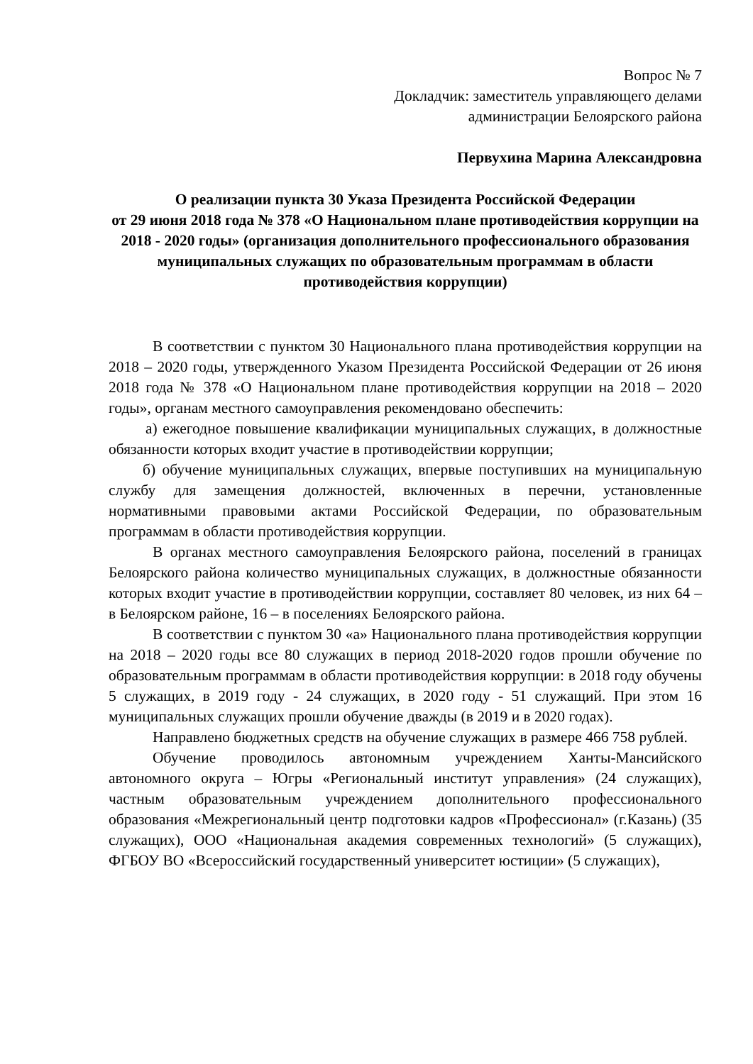Вопрос № 7
Докладчик: заместитель управляющего делами
администрации Белоярского района
Первухина Марина Александровна
О реализации пункта 30 Указа Президента Российской Федерации
от 29 июня 2018 года № 378 «О Национальном плане противодействия коррупции на 2018 - 2020 годы» (организация дополнительного профессионального образования муниципальных служащих по образовательным программам в области противодействия коррупции)
В соответствии с пунктом 30 Национального плана противодействия коррупции на 2018 – 2020 годы, утвержденного Указом Президента Российской Федерации от 26 июня 2018 года № 378 «О Национальном плане противодействия коррупции на 2018 – 2020 годы», органам местного самоуправления рекомендовано обеспечить:
а) ежегодное повышение квалификации муниципальных служащих, в должностные обязанности которых входит участие в противодействии коррупции;
б) обучение муниципальных служащих, впервые поступивших на муниципальную службу для замещения должностей, включенных в перечни, установленные нормативными правовыми актами Российской Федерации, по образовательным программам в области противодействия коррупции.
В органах местного самоуправления Белоярского района, поселений в границах Белоярского района количество муниципальных служащих, в должностные обязанности которых входит участие в противодействии коррупции, составляет 80 человек, из них 64 – в Белоярском районе, 16 – в поселениях Белоярского района.
В соответствии с пунктом 30 «а» Национального плана противодействия коррупции на 2018 – 2020 годы все 80 служащих в период 2018-2020 годов прошли обучение по образовательным программам в области противодействия коррупции: в 2018 году обучены 5 служащих, в 2019 году - 24 служащих, в 2020 году - 51 служащий. При этом 16 муниципальных служащих прошли обучение дважды (в 2019 и в 2020 годах).
Направлено бюджетных средств на обучение служащих в размере 466 758 рублей.
Обучение проводилось автономным учреждением Ханты-Мансийского автономного округа – Югры «Региональный институт управления» (24 служащих), частным образовательным учреждением дополнительного профессионального образования «Межрегиональный центр подготовки кадров «Профессионал» (г.Казань) (35 служащих), ООО «Национальная академия современных технологий» (5 служащих), ФГБОУ ВО «Всероссийский государственный университет юстиции» (5 служащих),